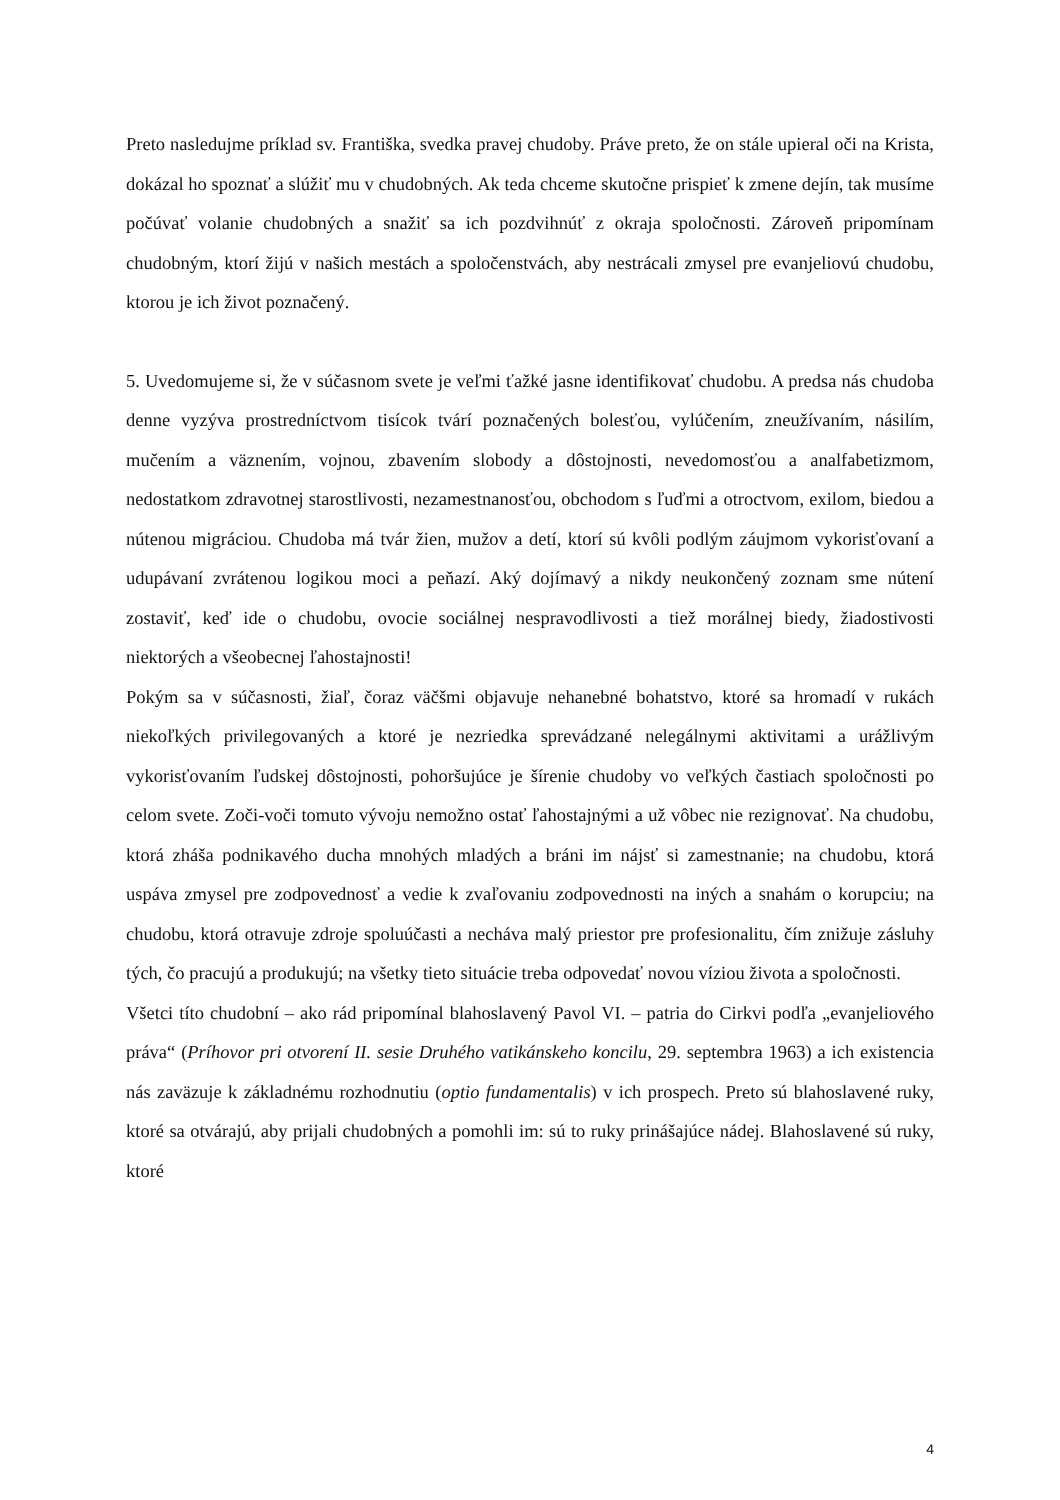Preto nasledujme príklad sv. Františka, svedka pravej chudoby. Práve preto, že on stále upieral oči na Krista, dokázal ho spoznať a slúžiť mu v chudobných. Ak teda chceme skutočne prispieť k zmene dejín, tak musíme počúvať volanie chudobných a snažiť sa ich pozdvihnúť z okraja spoločnosti. Zároveň pripomínam chudobným, ktorí žijú v našich mestách a spoločenstvách, aby nestrácali zmysel pre evanjeliovú chudobu, ktorou je ich život poznačený.
5. Uvedomujeme si, že v súčasnom svete je veľmi ťažké jasne identifikovať chudobu. A predsa nás chudoba denne vyzýva prostredníctvom tisícok tvárí poznačených bolesťou, vylúčením, zneužívaním, násilím, mučením a väznením, vojnou, zbavením slobody a dôstojnosti, nevedomosťou a analfabetizmom, nedostatkom zdravotnej starostlivosti, nezamestnanosťou, obchodom s ľuďmi a otroctvom, exilom, biedou a nútenou migráciou. Chudoba má tvár žien, mužov a detí, ktorí sú kvôli podlým záujmom vykorisťovaní a udupávaní zvrátenou logikou moci a peňazí. Aký dojímavý a nikdy neukončený zoznam sme nútení zostaviť, keď ide o chudobu, ovocie sociálnej nespravodlivosti a tiež morálnej biedy, žiadostivosti niektorých a všeobecnej ľahostajnosti!
Pokým sa v súčasnosti, žiaľ, čoraz väčšmi objavuje nehanebné bohatstvo, ktoré sa hromadí v rukách niekoľkých privilegovaných a ktoré je nezriedka sprevádzané nelegálnymi aktivitami a urážlivým vykorisťovaním ľudskej dôstojnosti, pohoršujúce je šírenie chudoby vo veľkých častiach spoločnosti po celom svete. Zoči-voči tomuto vývoju nemožno ostať ľahostajnými a už vôbec nie rezignovať. Na chudobu, ktorá zháša podnikavého ducha mnohých mladých a bráni im nájsť si zamestnanie; na chudobu, ktorá uspáva zmysel pre zodpovednosť a vedie k zvaľovaniu zodpovednosti na iných a snahám o korupciu; na chudobu, ktorá otravuje zdroje spoluúčasti a necháva malý priestor pre profesionalitu, čím znižuje zásluhy tých, čo pracujú a produkujú; na všetky tieto situácie treba odpovedať novou víziou života a spoločnosti.
Všetci títo chudobní – ako rád pripomínal blahoslavený Pavol VI. – patria do Cirkvi podľa „evanjeliového práva“ (Príhovor pri otvorení II. sesie Druhého vatikánskeho koncilu, 29. septembra 1963) a ich existencia nás zaväzuje k základnému rozhodnutiu (optio fundamentalis) v ich prospech. Preto sú blahoslavené ruky, ktoré sa otvárajú, aby prijali chudobných a pomohli im: sú to ruky prinášajúce nádej. Blahoslavené sú ruky, ktoré
4